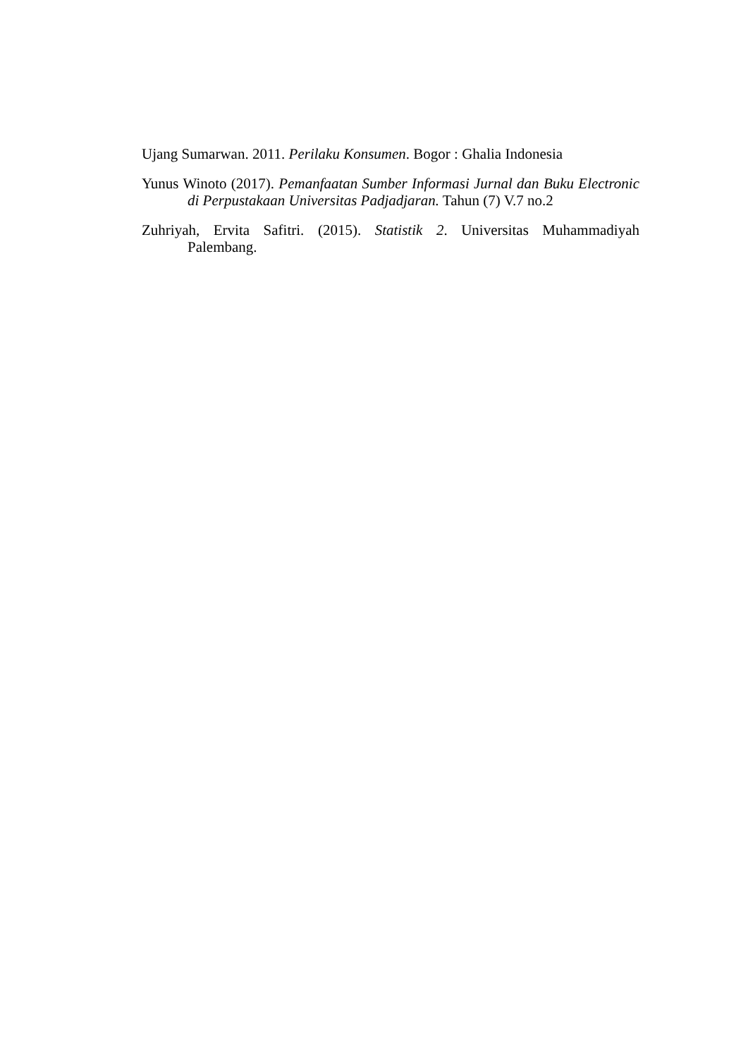Ujang Sumarwan. 2011. Perilaku Konsumen. Bogor : Ghalia Indonesia
Yunus Winoto (2017). Pemanfaatan Sumber Informasi Jurnal dan Buku Electronic di Perpustakaan Universitas Padjadjaran. Tahun (7) V.7 no.2
Zuhriyah, Ervita Safitri. (2015). Statistik 2. Universitas Muhammadiyah Palembang.